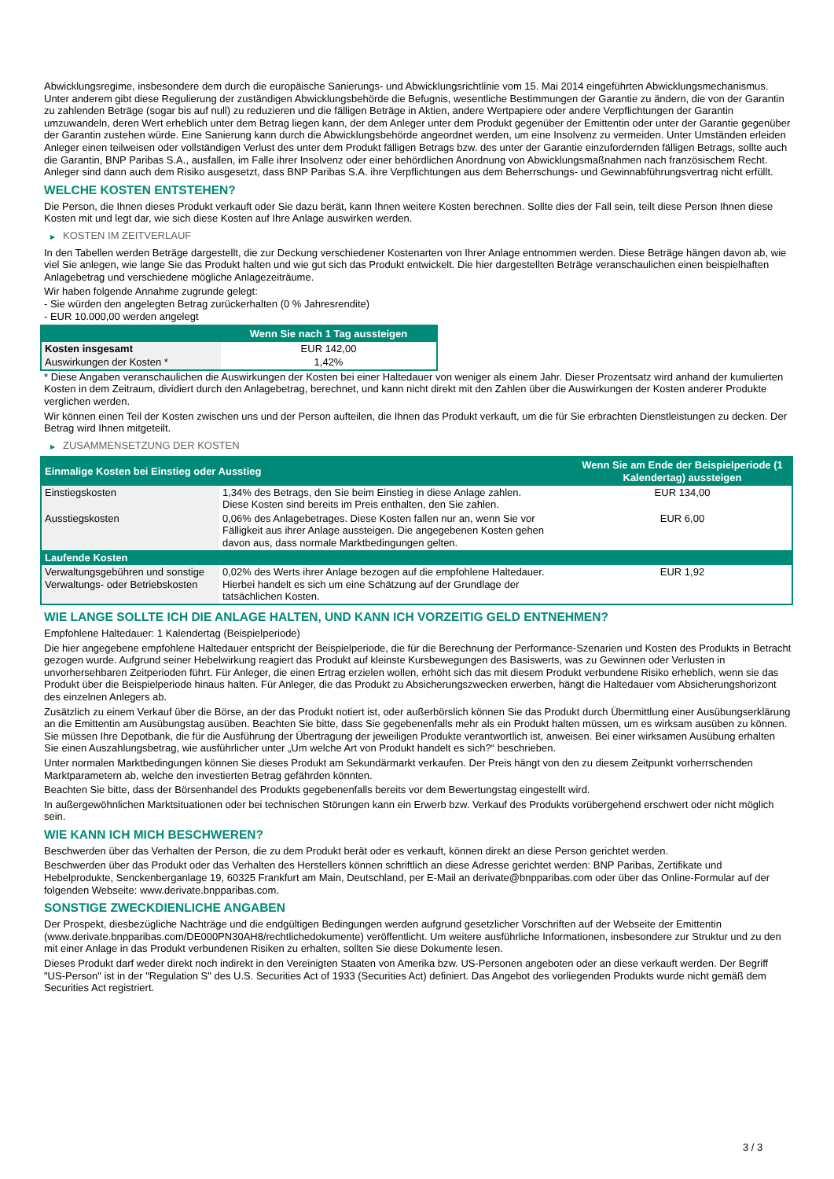Abwicklungsregime, insbesondere dem durch die europäische Sanierungs- und Abwicklungsrichtlinie vom 15. Mai 2014 eingeführten Abwicklungsmechanismus. Unter anderem gibt diese Regulierung der zuständigen Abwicklungsbehörde die Befugnis, wesentliche Bestimmungen der Garantie zu ändern, die von der Garantin zu zahlenden Beträge (sogar bis auf null) zu reduzieren und die fälligen Beträge in Aktien, andere Wertpapiere oder andere Verpflichtungen der Garantin umzuwandeln, deren Wert erheblich unter dem Betrag liegen kann, der dem Anleger unter dem Produkt gegenüber der Emittentin oder unter der Garantie gegenüber der Garantin zustehen würde. Eine Sanierung kann durch die Abwicklungsbehörde angeordnet werden, um eine Insolvenz zu vermeiden. Unter Umständen erleiden Anleger einen teilweisen oder vollständigen Verlust des unter dem Produkt fälligen Betrags bzw. des unter der Garantie einzufordernden fälligen Betrags, sollte auch die Garantin, BNP Paribas S.A., ausfallen, im Falle ihrer Insolvenz oder einer behördlichen Anordnung von Abwicklungsmaßnahmen nach französischem Recht. Anleger sind dann auch dem Risiko ausgesetzt, dass BNP Paribas S.A. ihre Verpflichtungen aus dem Beherrschungs- und Gewinnabführungsvertrag nicht erfüllt.
WELCHE KOSTEN ENTSTEHEN?
Die Person, die Ihnen dieses Produkt verkauft oder Sie dazu berät, kann Ihnen weitere Kosten berechnen. Sollte dies der Fall sein, teilt diese Person Ihnen diese Kosten mit und legt dar, wie sich diese Kosten auf Ihre Anlage auswirken werden.
▶ KOSTEN IM ZEITVERLAUF
In den Tabellen werden Beträge dargestellt, die zur Deckung verschiedener Kostenarten von Ihrer Anlage entnommen werden. Diese Beträge hängen davon ab, wie viel Sie anlegen, wie lange Sie das Produkt halten und wie gut sich das Produkt entwickelt. Die hier dargestellten Beträge veranschaulichen einen beispielhaften Anlagebetrag und verschiedene mögliche Anlagezeiträume.
Wir haben folgende Annahme zugrunde gelegt:
- Sie würden den angelegten Betrag zurückerhalten (0 % Jahresrendite)
- EUR 10.000,00 werden angelegt
| | Wenn Sie nach 1 Tag aussteigen |
| --- | --- |
| Kosten insgesamt | EUR 142,00 |
| Auswirkungen der Kosten * | 1,42% |
* Diese Angaben veranschaulichen die Auswirkungen der Kosten bei einer Haltedauer von weniger als einem Jahr. Dieser Prozentsatz wird anhand der kumulierten Kosten in dem Zeitraum, dividiert durch den Anlagebetrag, berechnet, und kann nicht direkt mit den Zahlen über die Auswirkungen der Kosten anderer Produkte verglichen werden.
Wir können einen Teil der Kosten zwischen uns und der Person aufteilen, die Ihnen das Produkt verkauft, um die für Sie erbrachten Dienstleistungen zu decken. Der Betrag wird Ihnen mitgeteilt.
▶ ZUSAMMENSETZUNG DER KOSTEN
| Einmalige Kosten bei Einstieg oder Ausstieg | | Wenn Sie am Ende der Beispielperiode (1 Kalendertag) aussteigen |
| --- | --- | --- |
| Einstiegskosten | 1,34% des Betrags, den Sie beim Einstieg in diese Anlage zahlen. Diese Kosten sind bereits im Preis enthalten, den Sie zahlen. | EUR 134,00 |
| Ausstiegskosten | 0,06% des Anlagebetrages. Diese Kosten fallen nur an, wenn Sie vor Fälligkeit aus ihrer Anlage aussteigen. Die angegebenen Kosten gehen davon aus, dass normale Marktbedingungen gelten. | EUR 6,00 |
| Laufende Kosten | | |
| Verwaltungsgebühren und sonstige Verwaltungs- oder Betriebskosten | 0,02% des Werts ihrer Anlage bezogen auf die empfohlene Haltedauer. Hierbei handelt es sich um eine Schätzung auf der Grundlage der tatsächlichen Kosten. | EUR 1,92 |
WIE LANGE SOLLTE ICH DIE ANLAGE HALTEN, UND KANN ICH VORZEITIG GELD ENTNEHMEN?
Empfohlene Haltedauer: 1 Kalendertag (Beispielperiode)
Die hier angegebene empfohlene Haltedauer entspricht der Beispielperiode, die für die Berechnung der Performance-Szenarien und Kosten des Produkts in Betracht gezogen wurde. Aufgrund seiner Hebelwirkung reagiert das Produkt auf kleinste Kursbewegungen des Basiswerts, was zu Gewinnen oder Verlusten in unvorhersehbaren Zeitperioden führt. Für Anleger, die einen Ertrag erzielen wollen, erhöht sich das mit diesem Produkt verbundene Risiko erheblich, wenn sie das Produkt über die Beispielperiode hinaus halten. Für Anleger, die das Produkt zu Absicherungszwecken erwerben, hängt die Haltedauer vom Absicherungshorizont des einzelnen Anlegers ab.
Zusätzlich zu einem Verkauf über die Börse, an der das Produkt notiert ist, oder außerbörslich können Sie das Produkt durch Übermittlung einer Ausübungserklärung an die Emittentin am Ausübungstag ausüben. Beachten Sie bitte, dass Sie gegebenenfalls mehr als ein Produkt halten müssen, um es wirksam ausüben zu können. Sie müssen Ihre Depotbank, die für die Ausführung der Übertragung der jeweiligen Produkte verantwortlich ist, anweisen. Bei einer wirksamen Ausübung erhalten Sie einen Auszahlungsbetrag, wie ausführlicher unter „Um welche Art von Produkt handelt es sich?“ beschrieben.
Unter normalen Marktbedingungen können Sie dieses Produkt am Sekundärmarkt verkaufen. Der Preis hängt von den zu diesem Zeitpunkt vorherrschenden Marktparametern ab, welche den investierten Betrag gefährden könnten.
Beachten Sie bitte, dass der Börsenhandel des Produkts gegebenenfalls bereits vor dem Bewertungstag eingestellt wird.
In außergewöhnlichen Marktsituationen oder bei technischen Störungen kann ein Erwerb bzw. Verkauf des Produkts vorübergehend erschwert oder nicht möglich sein.
WIE KANN ICH MICH BESCHWEREN?
Beschwerden über das Verhalten der Person, die zu dem Produkt berät oder es verkauft, können direkt an diese Person gerichtet werden.
Beschwerden über das Produkt oder das Verhalten des Herstellers können schriftlich an diese Adresse gerichtet werden: BNP Paribas, Zertifikate und Hebelprodukte, Senckenberganlage 19, 60325 Frankfurt am Main, Deutschland, per E-Mail an derivate@bnpparibas.com oder über das Online-Formular auf der folgenden Webseite: www.derivate.bnpparibas.com.
SONSTIGE ZWECKDIENLICHE ANGABEN
Der Prospekt, diesbezügliche Nachträge und die endgültigen Bedingungen werden aufgrund gesetzlicher Vorschriften auf der Webseite der Emittentin (www.derivate.bnpparibas.com/DE000PN30AH8/rechtlichedokumente) veröffentlicht. Um weitere ausführliche Informationen, insbesondere zur Struktur und zu den mit einer Anlage in das Produkt verbundenen Risiken zu erhalten, sollten Sie diese Dokumente lesen.
Dieses Produkt darf weder direkt noch indirekt in den Vereinigten Staaten von Amerika bzw. US-Personen angeboten oder an diese verkauft werden. Der Begriff "US-Person" ist in der "Regulation S" des U.S. Securities Act of 1933 (Securities Act) definiert. Das Angebot des vorliegenden Produkts wurde nicht gemäß dem Securities Act registriert.
3 / 3